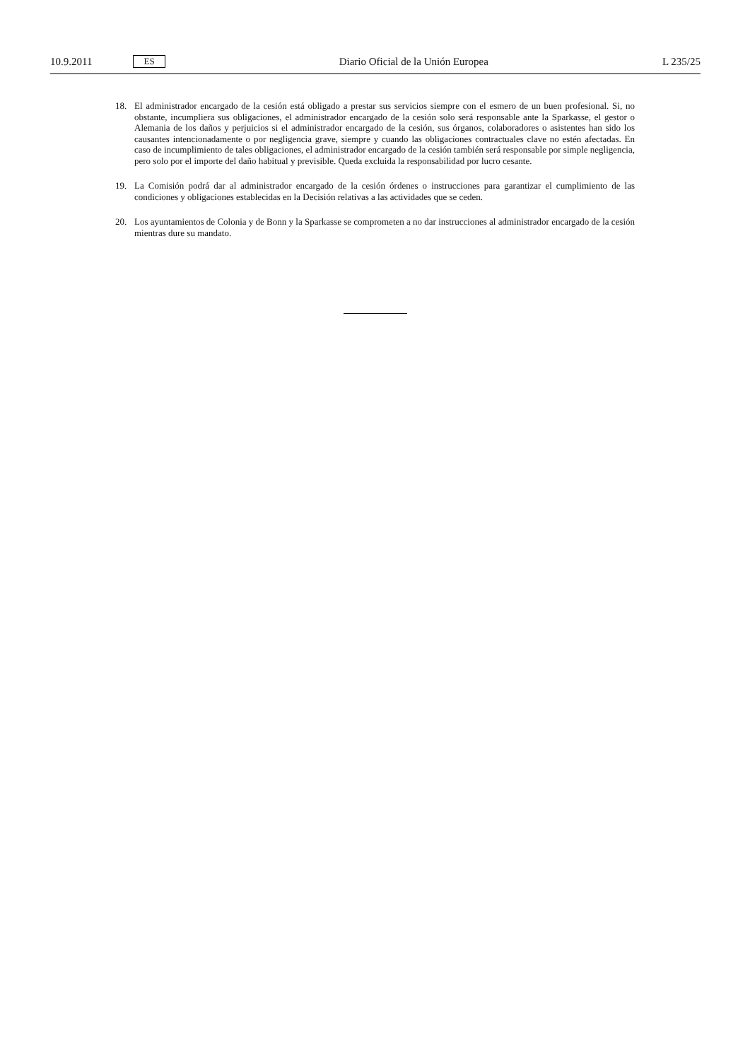10.9.2011 ES Diario Oficial de la Unión Europea L 235/25
18. El administrador encargado de la cesión está obligado a prestar sus servicios siempre con el esmero de un buen profesional. Si, no obstante, incumpliera sus obligaciones, el administrador encargado de la cesión solo será responsable ante la Sparkasse, el gestor o Alemania de los daños y perjuicios si el administrador encargado de la cesión, sus órganos, colaboradores o asistentes han sido los causantes intencionadamente o por negligencia grave, siempre y cuando las obligaciones contractuales clave no estén afectadas. En caso de incumplimiento de tales obligaciones, el administrador encargado de la cesión también será responsable por simple negligencia, pero solo por el importe del daño habitual y previsible. Queda excluida la responsabilidad por lucro cesante.
19. La Comisión podrá dar al administrador encargado de la cesión órdenes o instrucciones para garantizar el cumplimiento de las condiciones y obligaciones establecidas en la Decisión relativas a las actividades que se ceden.
20. Los ayuntamientos de Colonia y de Bonn y la Sparkasse se comprometen a no dar instrucciones al administrador encargado de la cesión mientras dure su mandato.